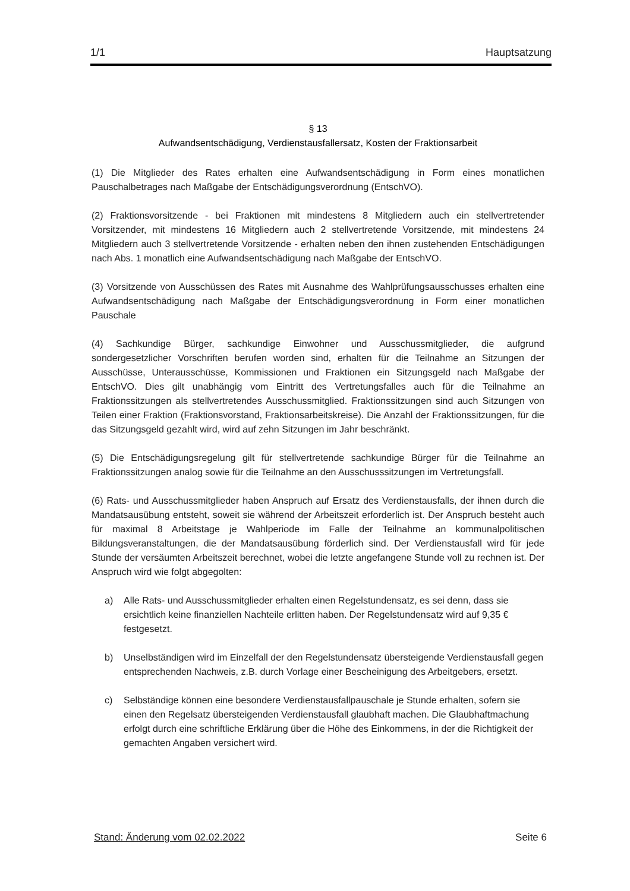1/1 Hauptsatzung
§ 13
Aufwandsentschädigung, Verdienstausfallersatz, Kosten der Fraktionsarbeit
(1) Die Mitglieder des Rates erhalten eine Aufwandsentschädigung in Form eines monatlichen Pauschalbetrages nach Maßgabe der Entschädigungsverordnung (EntschVO).
(2) Fraktionsvorsitzende - bei Fraktionen mit mindestens 8 Mitgliedern auch ein stellvertretender Vorsitzender, mit mindestens 16 Mitgliedern auch 2 stellvertretende Vorsitzende, mit mindestens 24 Mitgliedern auch 3 stellvertretende Vorsitzende - erhalten neben den ihnen zustehenden Entschädigungen nach Abs. 1 monatlich eine Aufwandsentschädigung nach Maßgabe der EntschVO.
(3) Vorsitzende von Ausschüssen des Rates mit Ausnahme des Wahlprüfungsausschusses erhalten eine Aufwandsentschädigung nach Maßgabe der Entschädigungsverordnung in Form einer monatlichen Pauschale
(4) Sachkundige Bürger, sachkundige Einwohner und Ausschussmitglieder, die aufgrund sondergesetzlicher Vorschriften berufen worden sind, erhalten für die Teilnahme an Sitzungen der Ausschüsse, Unterausschüsse, Kommissionen und Fraktionen ein Sitzungsgeld nach Maßgabe der EntschVO. Dies gilt unabhängig vom Eintritt des Vertretungsfalles auch für die Teilnahme an Fraktionssitzungen als stellvertretendes Ausschussmitglied. Fraktionssitzungen sind auch Sitzungen von Teilen einer Fraktion (Fraktionsvorstand, Fraktionsarbeitskreise). Die Anzahl der Fraktionssitzungen, für die das Sitzungsgeld gezahlt wird, wird auf zehn Sitzungen im Jahr beschränkt.
(5) Die Entschädigungsregelung gilt für stellvertretende sachkundige Bürger für die Teilnahme an Fraktionssitzungen analog sowie für die Teilnahme an den Ausschusssitzungen im Vertretungsfall.
(6) Rats- und Ausschussmitglieder haben Anspruch auf Ersatz des Verdienstausfalls, der ihnen durch die Mandatsausübung entsteht, soweit sie während der Arbeitszeit erforderlich ist. Der Anspruch besteht auch für maximal 8 Arbeitstage je Wahlperiode im Falle der Teilnahme an kommunalpolitischen Bildungsveranstaltungen, die der Mandatsausübung förderlich sind. Der Verdienstausfall wird für jede Stunde der versäumten Arbeitszeit berechnet, wobei die letzte angefangene Stunde voll zu rechnen ist. Der Anspruch wird wie folgt abgegolten:
a) Alle Rats- und Ausschussmitglieder erhalten einen Regelstundensatz, es sei denn, dass sie ersichtlich keine finanziellen Nachteile erlitten haben. Der Regelstundensatz wird auf 9,35 € festgesetzt.
b) Unselbständigen wird im Einzelfall der den Regelstundensatz übersteigende Verdienstausfall gegen entsprechenden Nachweis, z.B. durch Vorlage einer Bescheinigung des Arbeitgebers, ersetzt.
c) Selbständige können eine besondere Verdienstausfallpauschale je Stunde erhalten, sofern sie einen den Regelsatz übersteigenden Verdienstausfall glaubhaft machen. Die Glaubhaftmachung erfolgt durch eine schriftliche Erklärung über die Höhe des Einkommens, in der die Richtigkeit der gemachten Angaben versichert wird.
Stand: Änderung vom 02.02.2022 Seite 6